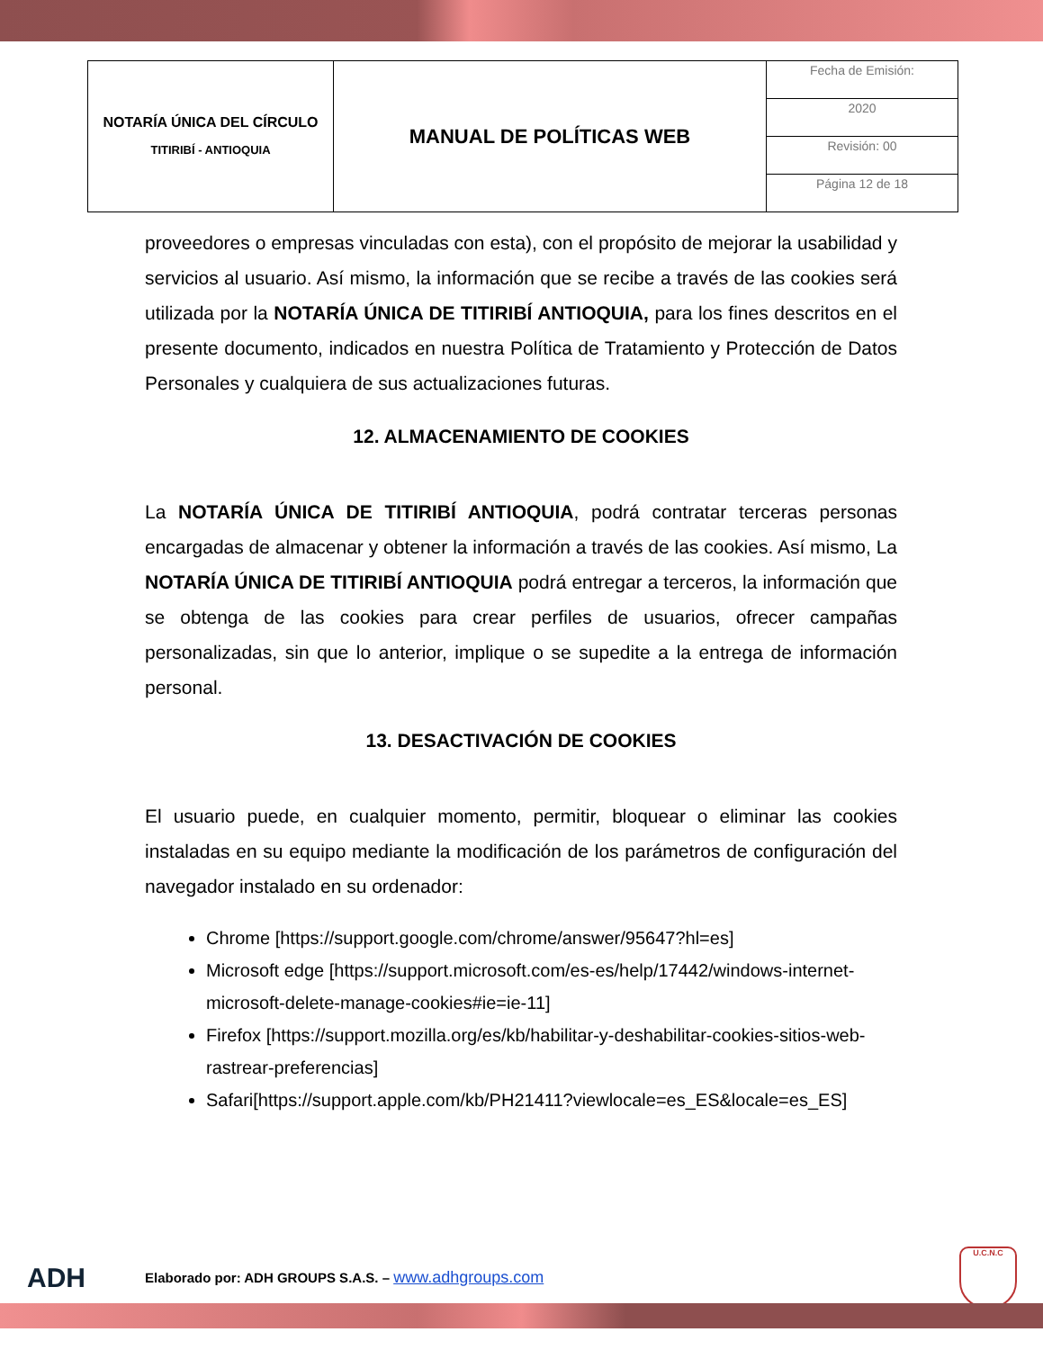| NOTARÍA ÚNICA DEL CÍRCULO TITIRIBÍ - ANTIOQUIA | MANUAL DE POLÍTICAS WEB | Fecha de Emisión: |
| | | 2020 |
| | | Revisión: 00 |
| | | Página 12 de 18 |
proveedores o empresas vinculadas con esta), con el propósito de mejorar la usabilidad y servicios al usuario. Así mismo, la información que se recibe a través de las cookies será utilizada por la NOTARÍA ÚNICA DE TITIRIBÍ ANTIOQUIA, para los fines descritos en el presente documento, indicados en nuestra Política de Tratamiento y Protección de Datos Personales y cualquiera de sus actualizaciones futuras.
12. ALMACENAMIENTO DE COOKIES
La NOTARÍA ÚNICA DE TITIRIBÍ ANTIOQUIA, podrá contratar terceras personas encargadas de almacenar y obtener la información a través de las cookies. Así mismo, La NOTARÍA ÚNICA DE TITIRIBÍ ANTIOQUIA podrá entregar a terceros, la información que se obtenga de las cookies para crear perfiles de usuarios, ofrecer campañas personalizadas, sin que lo anterior, implique o se supedite a la entrega de información personal.
13. DESACTIVACIÓN DE COOKIES
El usuario puede, en cualquier momento, permitir, bloquear o eliminar las cookies instaladas en su equipo mediante la modificación de los parámetros de configuración del navegador instalado en su ordenador:
Chrome [https://support.google.com/chrome/answer/95647?hl=es]
Microsoft edge [https://support.microsoft.com/es-es/help/17442/windows-internet-microsoft-delete-manage-cookies#ie=ie-11]
Firefox [https://support.mozilla.org/es/kb/habilitar-y-deshabilitar-cookies-sitios-web-rastrear-preferencias]
Safari[https://support.apple.com/kb/PH21411?viewlocale=es_ES&locale=es_ES]
ADH Elaborado por: ADH GROUPS S.A.S. – www.adhgroups.com U.C.N.C